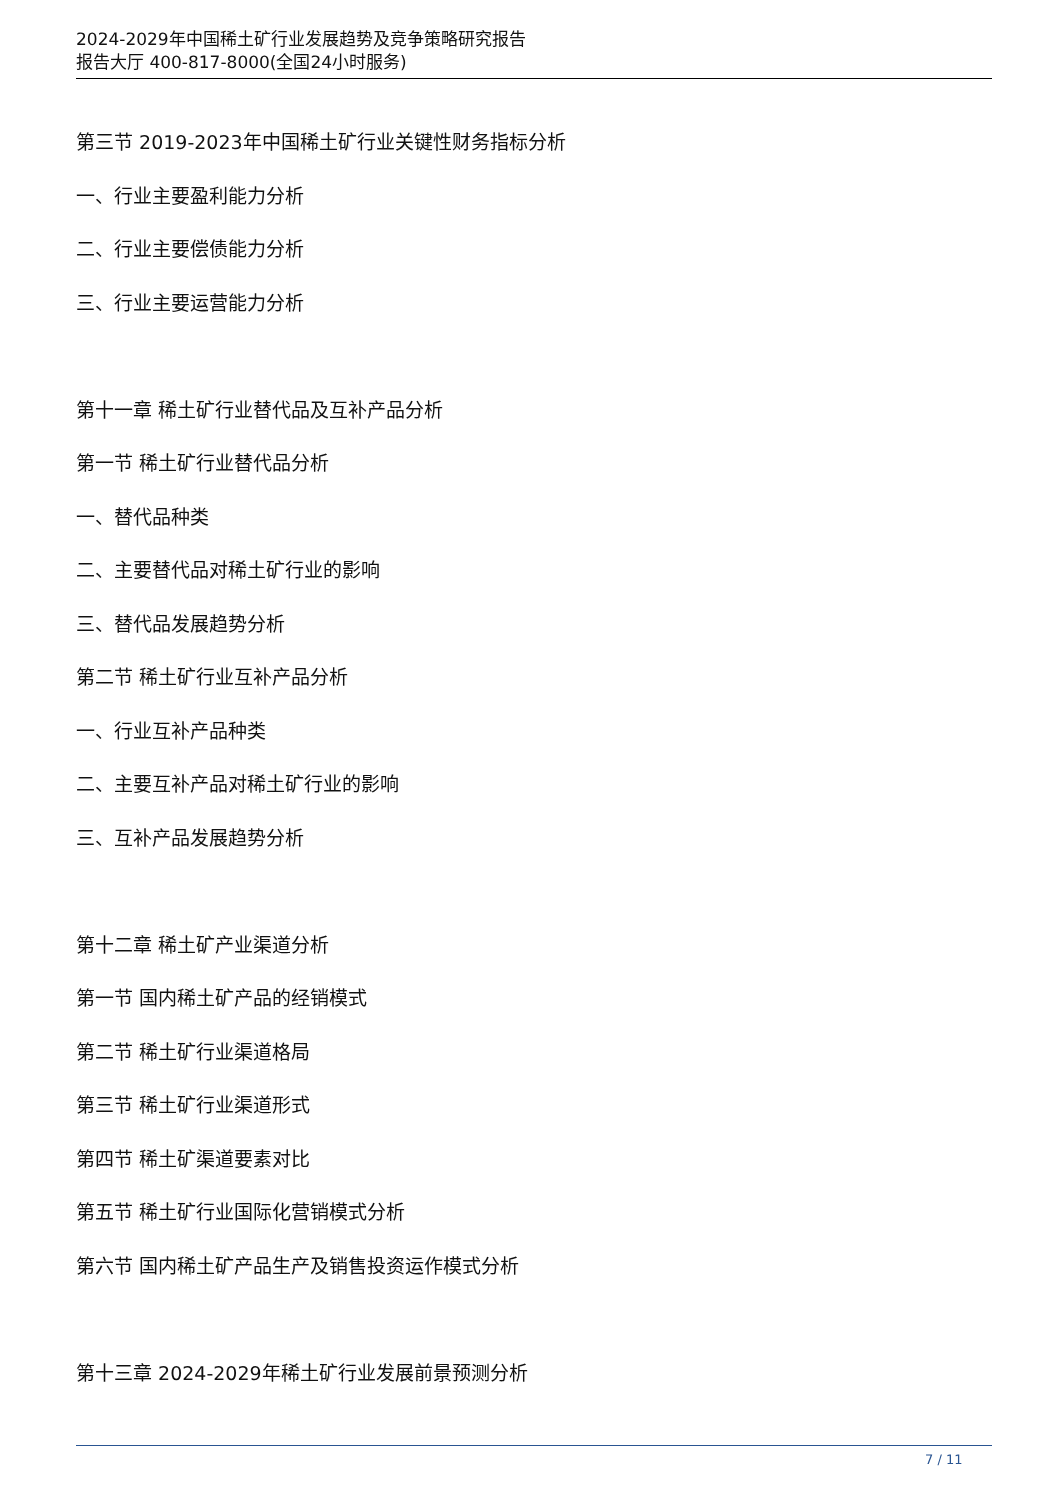2024-2029年中国稀土矿行业发展趋势及竞争策略研究报告
报告大厅 400-817-8000(全国24小时服务)
第三节 2019-2023年中国稀土矿行业关键性财务指标分析
一、行业主要盈利能力分析
二、行业主要偿债能力分析
三、行业主要运营能力分析
第十一章 稀土矿行业替代品及互补产品分析
第一节 稀土矿行业替代品分析
一、替代品种类
二、主要替代品对稀土矿行业的影响
三、替代品发展趋势分析
第二节 稀土矿行业互补产品分析
一、行业互补产品种类
二、主要互补产品对稀土矿行业的影响
三、互补产品发展趋势分析
第十二章 稀土矿产业渠道分析
第一节 国内稀土矿产品的经销模式
第二节 稀土矿行业渠道格局
第三节 稀土矿行业渠道形式
第四节 稀土矿渠道要素对比
第五节 稀土矿行业国际化营销模式分析
第六节 国内稀土矿产品生产及销售投资运作模式分析
第十三章 2024-2029年稀土矿行业发展前景预测分析
7 / 11